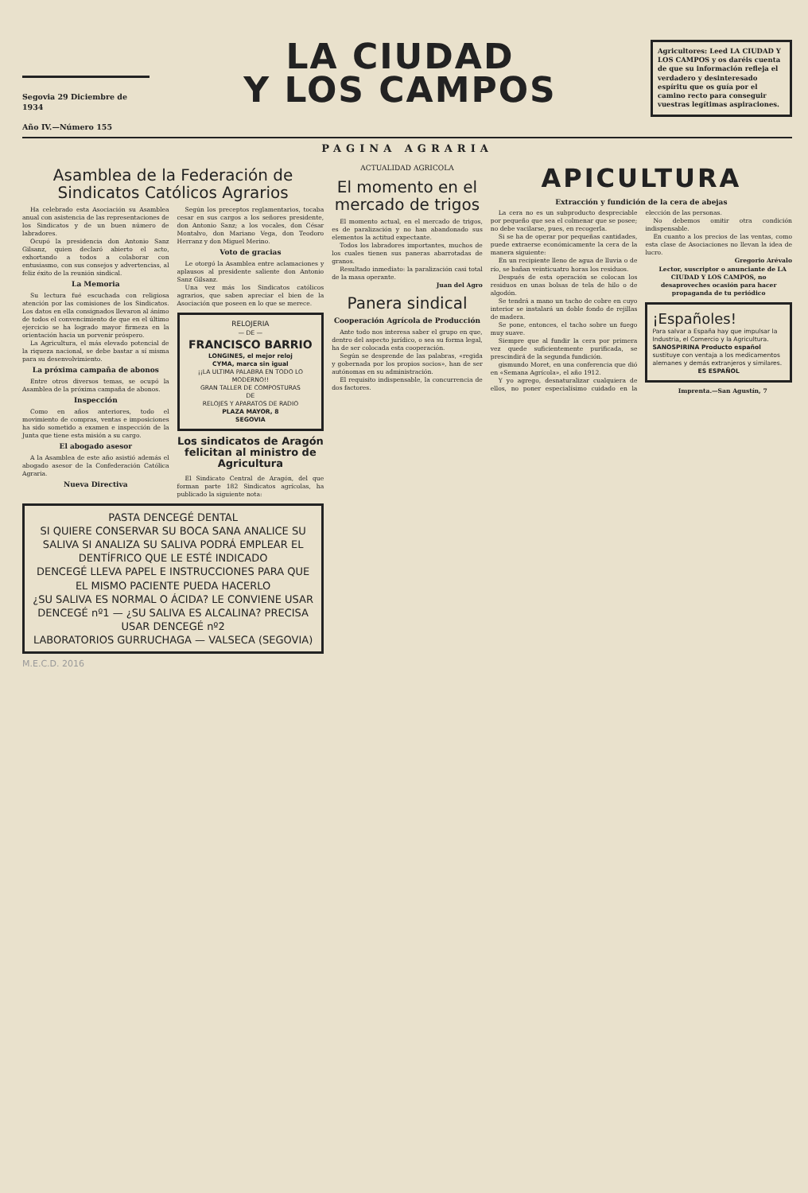Segovia 29 Diciembre de 1934
Año IV.—Número 155
LA CIUDAD
Y LOS CAMPOS
Agricultores: Leed LA CIUDAD Y LOS CAMPOS y os daréis cuenta de que su información refleja el verdadero y desinteresado espíritu que os guía por el camino recto para conseguir vuestras legítimas aspiraciones.
PAGINA AGRARIA
Asamblea de la Federación de Sindicatos Católicos Agrarios
Ha celebrado esta Asociación su Asamblea anual con asistencia de las representaciones de los Sindicatos y de un buen número de labradores.
Ocupó la presidencia don Antonio Sanz Gilsanz, quien declaró abierto el acto, exhortando a todos a colaborar con entusiasmo, con sus consejos y advertencias, al feliz éxito de la reunión sindical.
La Memoria
Su lectura fué escuchada con religiosa atención por las comisiones de los Sindicatos. Los datos en ella consignados llevaron al ánimo de todos el convencimiento de que en el último ejercicio se ha logrado mayor firmeza en la orientación hacia un porvenir próspero.
La Agricultura, el más elevado potencial de la riqueza nacional, se debe bastar a sí misma para su desenvolvimiento.
La próxima campaña de abonos
Entre otros diversos temas, se ocupó la Asamblea de la próxima campaña de abonos.
Inspección
Como en años anteriores, todo el movimiento de compras, ventas e imposiciones ha sido sometido a examen e inspección de la Junta que tiene esta misión a su cargo.
El abogado asesor
A la Asamblea de este año asistió además el abogado asesor de la Confederación Católica Agraria.
Nueva Directiva
Según los preceptos reglamentarios, tocaba cesar en sus cargos a los señores presidente, don Antonio Sanz; a los vocales, don César Montalvo, don Mariano Vega, don Teodoro Herranz y don Miguel Merino.
Voto de gracias
Le otorgó la Asamblea entre aclamaciones y aplausos al presidente saliente don Antonio Sanz Gilsanz.
Una vez más los Sindicatos católicos agrarios, que saben apreciar el bien de la Asociación que poseen en lo que se merece.
RELOJERIA
— DE —
FRANCISCO BARRIO
LONGINES, el mejor reloj
CYMA, marca sin igual
¡¡LA ULTIMA PALABRA EN TODO LO MODERNO!!
GRAN TALLER DE COMPOSTURAS
DE
RELOJES Y APARATOS DE RADIO
PLAZA MAYOR, 8
SEGOVIA
Los sindicatos de Aragón felicitan al ministro de Agricultura
El Sindicato Central de Aragón, del que forman parte 182 Sindicatos agrícolas, ha publicado la siguiente nota:
PASTA DENCEGÉ DENTAL
SI QUIERE CONSERVAR SU BOCA SANA ANALICE SU SALIVA SI ANALIZA SU SALIVA PODRÁ EMPLEAR EL DENTÍFRICO QUE LE ESTÉ INDICADO
DENCEGÉ LLEVA PAPEL E INSTRUCCIONES PARA QUE EL MISMO PACIENTE PUEDA HACERLO
¿SU SALIVA ES NORMAL O ÁCIDA? LE CONVIENE USAR DENCEGÉ nº1 — ¿SU SALIVA ES ALCALINA? PRECISA USAR DENCEGÉ nº2
LABORATORIOS GURRUCHAGA — VALSECA (SEGOVIA)
ACTUALIDAD AGRICOLA
El momento en el mercado de trigos
El momento actual, en el mercado de trigos, es de paralización y no han abandonado sus elementos la actitud expectante.
Todos los labradores importantes, muchos de los cuales tienen sus paneras abarrotadas de granos.
Resultado inmediato: la paralización casi total de la masa operante.
Juan del Agro
Panera sindical
Cooperación Agrícola de Producción
Ante todo nos interesa saber el grupo en que, dentro del aspecto jurídico, o sea su forma legal, ha de ser colocada esta cooperación.
Según se desprende de las palabras, «regida y gobernada por los propios socios», han de ser autónomas en su administración.
El requisito indispensable, la concurrencia de dos factores.
APICULTURA
Extracción y fundición de la cera de abejas
La cera no es un subproducto despreciable por pequeño que sea el colmenar que se posee; no debe vacilarse, pues, en recogerla.
Si se ha de operar por pequeñas cantidades, puede extraerse económicamente la cera de la manera siguiente:
En un recipiente lleno de agua de lluvia o de río, se bañan veinticuatro horas los residuos.
Después de esta operación se colocan los residuos en unas bolsas de tela de hilo o de algodón.
Se tendrá a mano un tacho de cobre en cuyo interior se instalará un doble fondo de rejillas de madera.
Se pone, entonces, el tacho sobre un fuego muy suave.
Siempre que al fundir la cera por primera vez quede suficientemente purificada, se prescindirá de la segunda fundición.
gismundo Moret, en una conferencia que dió en «Semana Agrícola», el año 1912.
Y yo agrego, desnaturalizar cualquiera de ellos, no poner especialísimo cuidado en la elección de las personas.
No debemos omitir otra condición indispensable.
En cuanto a los precios de las ventas, como esta clase de Asociaciones no llevan la idea de lucro.
Gregorio Arévalo
Lector, suscriptor o anunciante de LA CIUDAD Y LOS CAMPOS, no desaproveches ocasión para hacer propaganda de tu periódico
¡Españoles!
Para salvar a España hay que impulsar la Industria, el Comercio y la Agricultura.
SANOSPIRINA Producto español
sustituye con ventaja a los medicamentos alemanes y demás extranjeros y similares.
ES ESPAÑOL
Imprenta.—San Agustín, 7
M.E.C.D. 2016